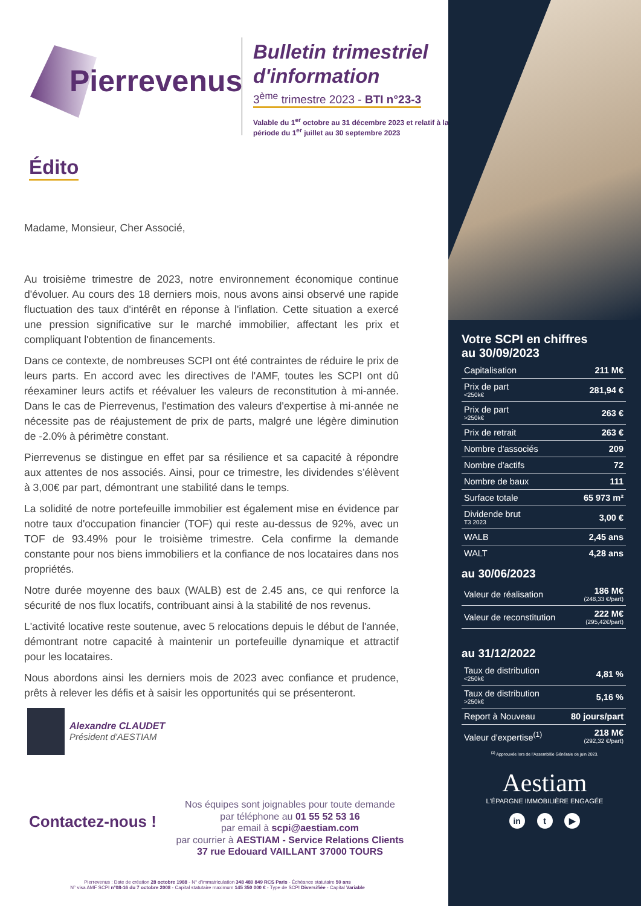Pierrevenus
Bulletin trimestriel d'information
3<sup>ème</sup> trimestre 2023 - BTI n°23-3
Valable du 1<sup>er</sup> octobre au 31 décembre 2023 et relatif à la période du 1<sup>er</sup> juillet au 30 septembre 2023
Édito
Madame, Monsieur, Cher Associé,
Au troisième trimestre de 2023, notre environnement économique continue d'évoluer. Au cours des 18 derniers mois, nous avons ainsi observé une rapide fluctuation des taux d'intérêt en réponse à l'inflation. Cette situation a exercé une pression significative sur le marché immobilier, affectant les prix et compliquant l'obtention de financements.
Dans ce contexte, de nombreuses SCPI ont été contraintes de réduire le prix de leurs parts. En accord avec les directives de l'AMF, toutes les SCPI ont dû réexaminer leurs actifs et réévaluer les valeurs de reconstitution à mi-année. Dans le cas de Pierrevenus, l'estimation des valeurs d'expertise à mi-année ne nécessite pas de réajustement de prix de parts, malgré une légère diminution de -2.0% à périmètre constant.
Pierrevenus se distingue en effet par sa résilience et sa capacité à répondre aux attentes de nos associés. Ainsi, pour ce trimestre, les dividendes s’élèvent à 3,00€ par part, démontrant une stabilité dans le temps.
La solidité de notre portefeuille immobilier est également mise en évidence par notre taux d'occupation financier (TOF) qui reste au-dessus de 92%, avec un TOF de 93.49% pour le troisième trimestre. Cela confirme la demande constante pour nos biens immobiliers et la confiance de nos locataires dans nos propriétés.
Notre durée moyenne des baux (WALB) est de 2.45 ans, ce qui renforce la sécurité de nos flux locatifs, contribuant ainsi à la stabilité de nos revenus.
L'activité locative reste soutenue, avec 5 relocations depuis le début de l'année, démontrant notre capacité à maintenir un portefeuille dynamique et attractif pour les locataires.
Nous abordons ainsi les derniers mois de 2023 avec confiance et prudence, prêts à relever les défis et à saisir les opportunités qui se présenteront.
Alexandre CLAUDET
Président d'AESTIAM
Contactez-nous !
Nos équipes sont joignables pour toute demande
par téléphone au 01 55 52 53 16
par email à scpi@aestiam.com
par courrier à AESTIAM - Service Relations Clients
37 rue Edouard VAILLANT 37000 TOURS
Pierrevenus : Date de création 28 octobre 1988 - N° d'immatriculation 348 480 849 RCS Paris - Échéance statutaire 50 ans
N° visa AMF SCPI n°08-16 du 7 octobre 2008 - Capital statutaire maximum 145 350 000 € - Type de SCPI Diversifiée - Capital Variable
Votre SCPI en chiffres
au 30/09/2023
| Capitalisation | 211 M€ |
| Prix de part <250k€ | 281,94 € |
| Prix de part >250k€ | 263 € |
| Prix de retrait | 263 € |
| Nombre d'associés | 209 |
| Nombre d'actifs | 72 |
| Nombre de baux | 111 |
| Surface totale | 65 973 m² |
| Dividende brut T3 2023 | 3,00 € |
| WALB | 2,45 ans |
| WALT | 4,28 ans |
au 30/06/2023
| Valeur de réalisation | 186 M€ (248,33 €/part) |
| Valeur de reconstitution | 222 M€ (295,42€/part) |
au 31/12/2022
| Taux de distribution <250k€ | 4,81 % |
| Taux de distribution >250k€ | 5,16 % |
| Report à Nouveau | 80 jours/part |
| Valeur d'expertise<sup>(1)</sup> | 218 M€ (292,32 €/part) |
<sup>(1)</sup> Approuvée lors de l'Assemblée Générale de juin 2023.
Aestiam
L'ÉPARGNE IMMOBILIÈRE ENGAGÉE
in t ▶